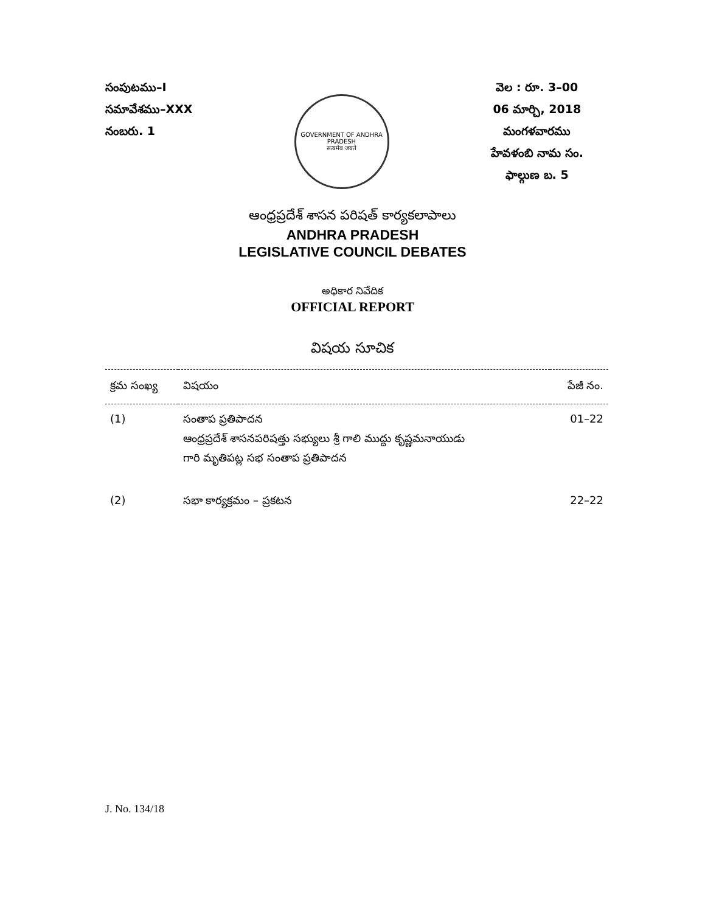సంపుటము–I
సమావేశము–XXX
నంబరు. 1
GOVERNMENT OF ANDHRA PRADESH
सत्यमेव जयते
వెల : రూ. 3–00
06 మార్చి, 2018
మంగళవారము
హేవళంబి నామ సం.
ఫాల్గుణ బ. 5
ఆంధ్రప్రదేశ్ శాసన పరిషత్ కార్యకలాపాలు
ANDHRA PRADESH
LEGISLATIVE COUNCIL DEBATES
అధికార నివేదిక
OFFICIAL REPORT
విషయ సూచిక
| క్రమ సంఖ్య | విషయం | పేజీ నం. |
| --- | --- | --- |
| (1) | సంతాప ప్రతిపాదన ఆంధ్రప్రదేశ్ శాసనపరిషత్తు సభ్యులు శ్రీ గాలి ముద్దు కృష్ణమనాయుడు గారి మృతిపట్ల సభ సంతాప ప్రతిపాదన | 01–22 |
| (2) | సభా కార్యక్రమం – ప్రకటన | 22–22 |
J. No. 134/18